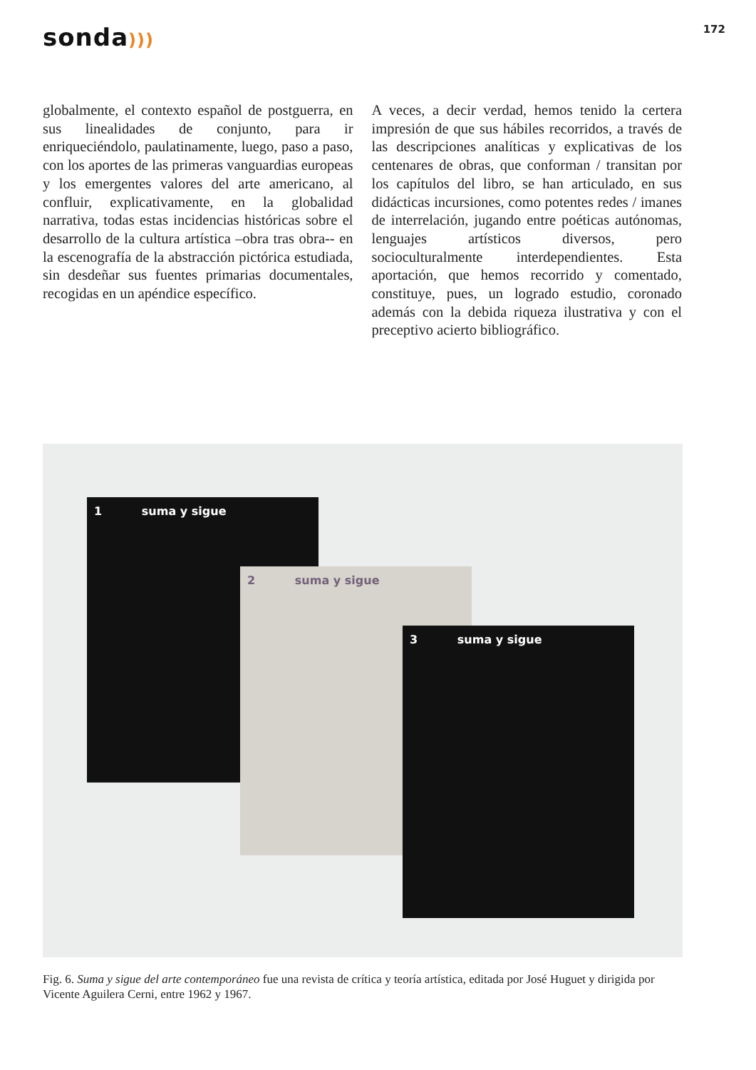sonda)))
172
globalmente, el contexto español de postguerra, en sus linealidades de conjunto, para ir enriqueciéndolo, paulatinamente, luego, paso a paso, con los aportes de las primeras vanguardias europeas y los emergentes valores del arte americano, al confluir, explicativamente, en la globalidad narrativa, todas estas incidencias históricas sobre el desarrollo de la cultura artística –obra tras obra-- en la escenografía de la abstracción pictórica estudiada, sin desdeñar sus fuentes primarias documentales, recogidas en un apéndice específico.
A veces, a decir verdad, hemos tenido la certera impresión de que sus hábiles recorridos, a través de las descripciones analíticas y explicativas de los centenares de obras, que conforman / transitan por los capítulos del libro, se han articulado, en sus didácticas incursiones, como potentes redes / imanes de interrelación, jugando entre poéticas autónomas, lenguajes artísticos diversos, pero socioculturalmente interdependientes. Esta aportación, que hemos recorrido y comentado, constituye, pues, un logrado estudio, coronado además con la debida riqueza ilustrativa y con el preceptivo acierto bibliográfico.
1 suma y sigue
2 suma y sigue
3 suma y sigue
Fig. 6. Suma y sigue del arte contemporáneo fue una revista de crítica y teoría artística, editada por José Huguet y dirigida por Vicente Aguilera Cerni, entre 1962 y 1967.